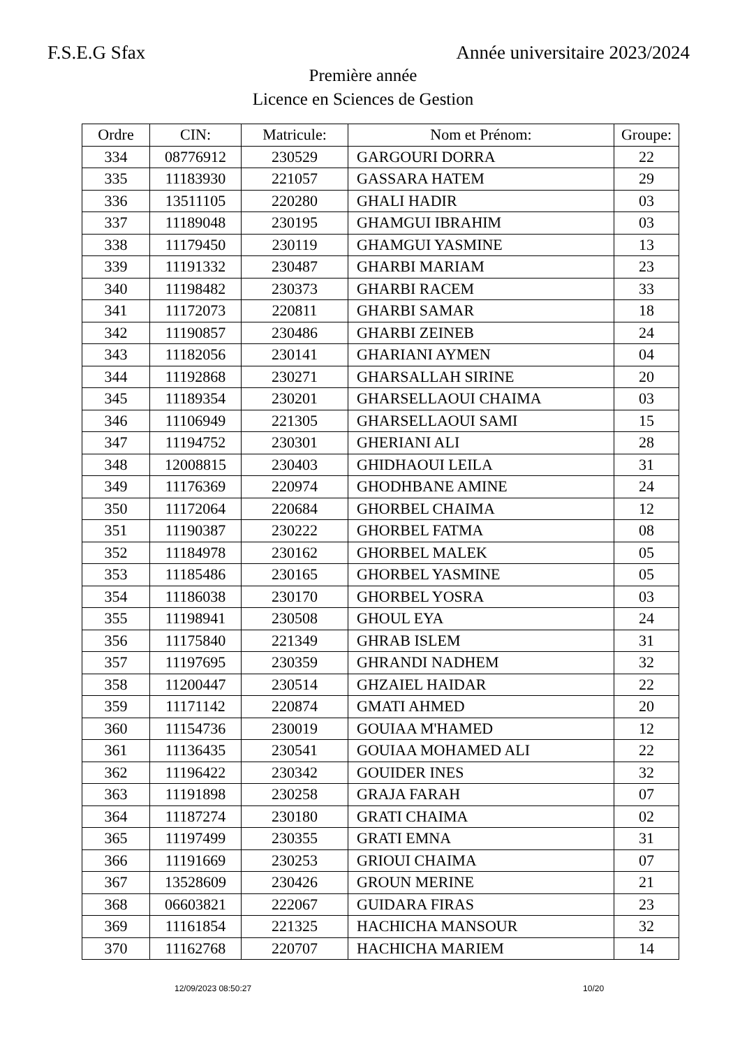F.S.E.G Sfax Année universitaire 2023/2024
Première année
Licence en Sciences de Gestion
| Ordre | CIN: | Matricule: | Nom et Prénom: | Groupe: |
| --- | --- | --- | --- | --- |
| 334 | 08776912 | 230529 | GARGOURI DORRA | 22 |
| 335 | 11183930 | 221057 | GASSARA HATEM | 29 |
| 336 | 13511105 | 220280 | GHALI HADIR | 03 |
| 337 | 11189048 | 230195 | GHAMGUI IBRAHIM | 03 |
| 338 | 11179450 | 230119 | GHAMGUI YASMINE | 13 |
| 339 | 11191332 | 230487 | GHARBI MARIAM | 23 |
| 340 | 11198482 | 230373 | GHARBI RACEM | 33 |
| 341 | 11172073 | 220811 | GHARBI SAMAR | 18 |
| 342 | 11190857 | 230486 | GHARBI ZEINEB | 24 |
| 343 | 11182056 | 230141 | GHARIANI AYMEN | 04 |
| 344 | 11192868 | 230271 | GHARSALLAH SIRINE | 20 |
| 345 | 11189354 | 230201 | GHARSELLAOUI CHAIMA | 03 |
| 346 | 11106949 | 221305 | GHARSELLAOUI SAMI | 15 |
| 347 | 11194752 | 230301 | GHERIANI ALI | 28 |
| 348 | 12008815 | 230403 | GHIDHAOUI LEILA | 31 |
| 349 | 11176369 | 220974 | GHODHBANE AMINE | 24 |
| 350 | 11172064 | 220684 | GHORBEL CHAIMA | 12 |
| 351 | 11190387 | 230222 | GHORBEL FATMA | 08 |
| 352 | 11184978 | 230162 | GHORBEL MALEK | 05 |
| 353 | 11185486 | 230165 | GHORBEL YASMINE | 05 |
| 354 | 11186038 | 230170 | GHORBEL YOSRA | 03 |
| 355 | 11198941 | 230508 | GHOUL EYA | 24 |
| 356 | 11175840 | 221349 | GHRAB ISLEM | 31 |
| 357 | 11197695 | 230359 | GHRANDI NADHEM | 32 |
| 358 | 11200447 | 230514 | GHZAIEL HAIDAR | 22 |
| 359 | 11171142 | 220874 | GMATI AHMED | 20 |
| 360 | 11154736 | 230019 | GOUIAA M'HAMED | 12 |
| 361 | 11136435 | 230541 | GOUIAA MOHAMED ALI | 22 |
| 362 | 11196422 | 230342 | GOUIDER INES | 32 |
| 363 | 11191898 | 230258 | GRAJA FARAH | 07 |
| 364 | 11187274 | 230180 | GRATI CHAIMA | 02 |
| 365 | 11197499 | 230355 | GRATI EMNA | 31 |
| 366 | 11191669 | 230253 | GRIOUI CHAIMA | 07 |
| 367 | 13528609 | 230426 | GROUN MERINE | 21 |
| 368 | 06603821 | 222067 | GUIDARA FIRAS | 23 |
| 369 | 11161854 | 221325 | HACHICHA MANSOUR | 32 |
| 370 | 11162768 | 220707 | HACHICHA MARIEM | 14 |
12/09/2023 08:50:27 10/20